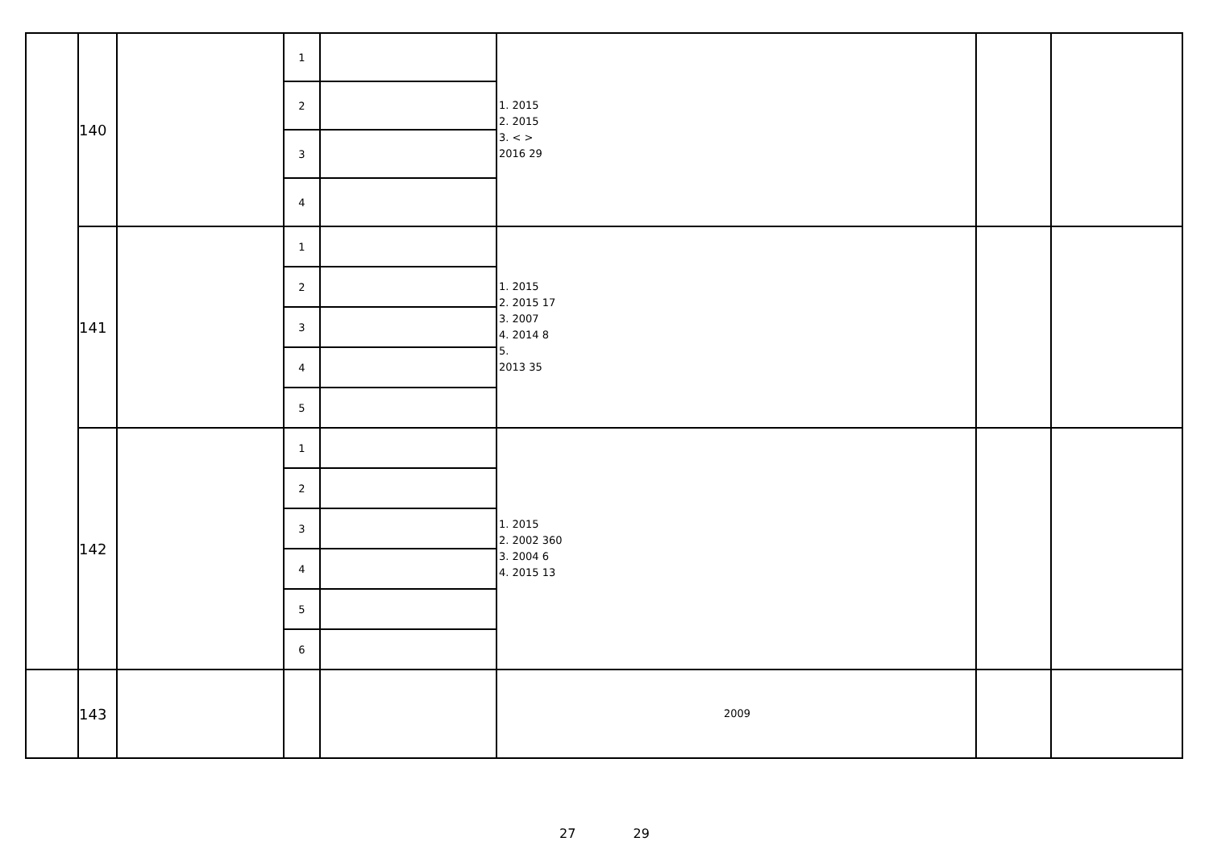| | 140 | | 1 | | 1. 2015 2. 2015 3. < > 2016 29 | | |
| | | | 2 | | | | |
| | | | 3 | | | | |
| | | | 4 | | | | |
| | 141 | | 1 | | 1. 2015 2. 2015 17 3. 2007 4. 2014 8 5. 2013 35 | | |
| | | | 2 | | | | |
| | | | 3 | | | | |
| | | | 4 | | | | |
| | | | 5 | | | | |
| | 142 | | 1 | | 1. 2015 2. 2002 360 3. 2004 6 4. 2015 13 | | |
| | | | 2 | | | | |
| | | | 3 | | | | |
| | | | 4 | | | | |
| | | | 5 | | | | |
| | | | 6 | | | | |
| | 143 | | | | 2009 | | |
27 29